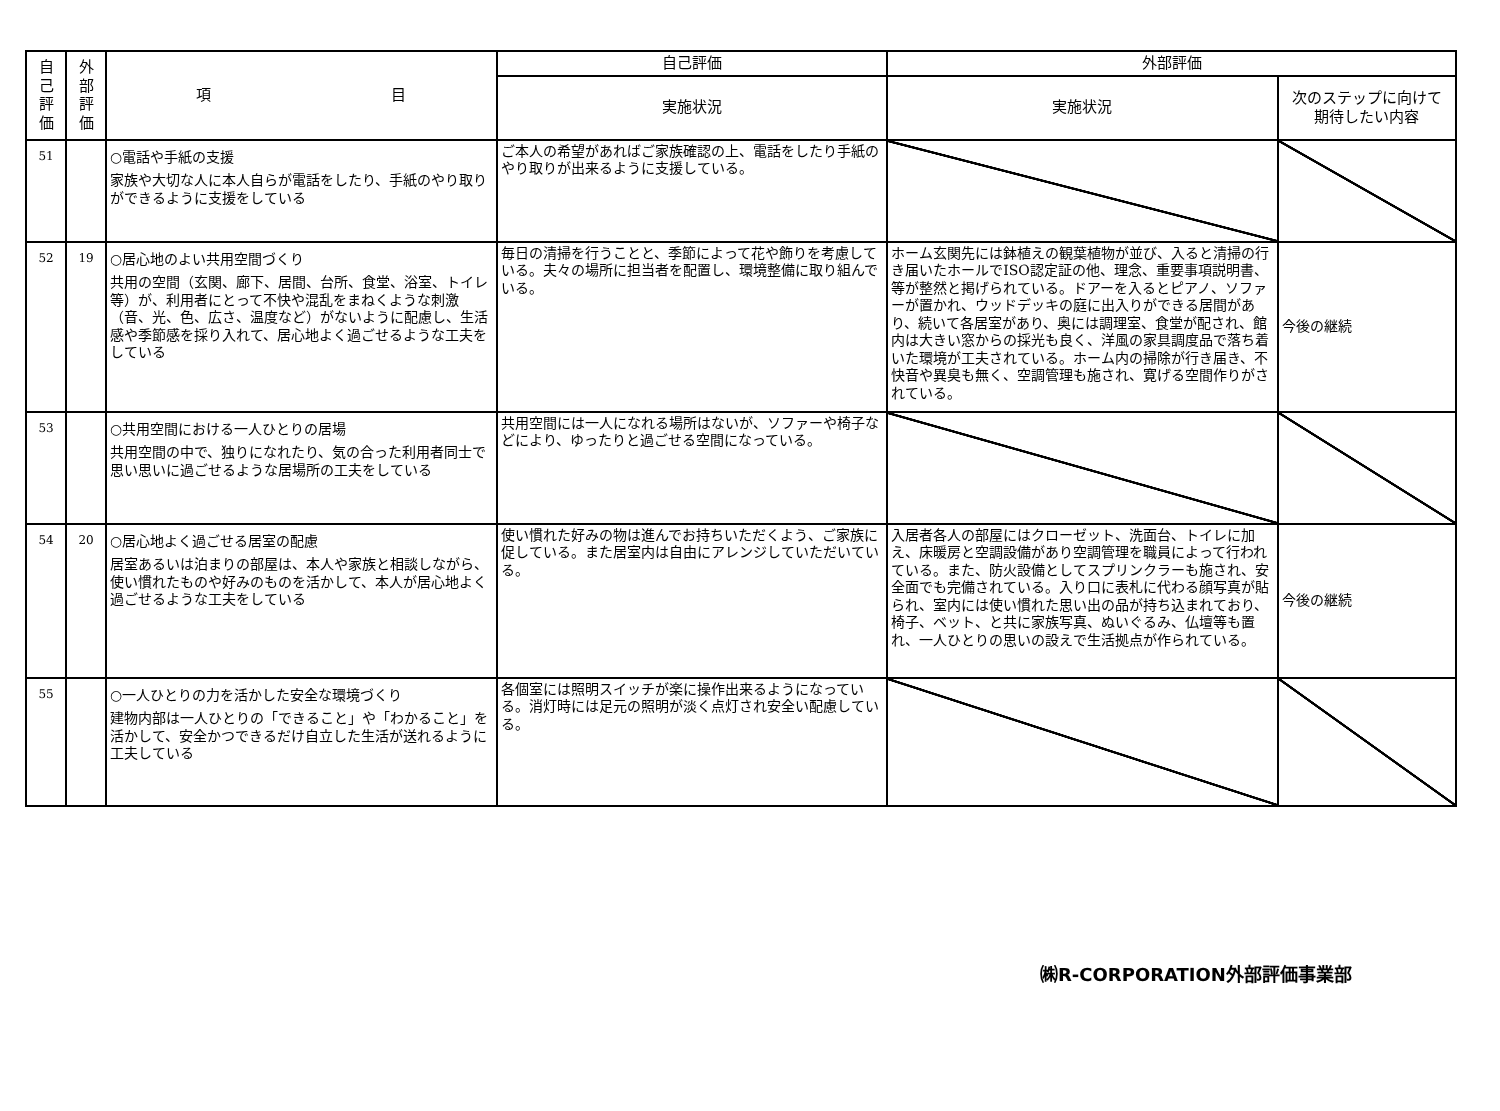| 自 己 評 価 | 外 部 評 価 | 項 目 | 自己評価 | 外部評価 | |
| --- | --- | --- | --- | --- | --- |
| | | | 実施状況 | 実施状況 | 次のステップに向けて 期待したい内容 |
| 51 | | ○電話や手紙の支援 家族や大切な人に本人自らが電話をしたり、手紙のやり取りができるように支援をしている | ご本人の希望があればご家族確認の上、電話をしたり手紙のやり取りが出来るように支援している。 | | |
| 52 | 19 | ○居心地のよい共用空間づくり 共用の空間（玄関、廊下、居間、台所、食堂、浴室、トイレ等）が、利用者にとって不快や混乱をまねくような刺激（音、光、色、広さ、温度など）がないように配慮し、生活感や季節感を採り入れて、居心地よく過ごせるような工夫をしている | 毎日の清掃を行うことと、季節によって花や飾りを考慮している。夫々の場所に担当者を配置し、環境整備に取り組んでいる。 | ホーム玄関先には鉢植えの観葉植物が並び、入ると清掃の行き届いたホールでISO認定証の他、理念、重要事項説明書、等が整然と掲げられている。ドアーを入るとピアノ、ソファーが置かれ、ウッドデッキの庭に出入りができる居間があり、続いて各居室があり、奥には調理室、食堂が配され、館内は大きい窓からの採光も良く、洋風の家具調度品で落ち着いた環境が工夫されている。ホーム内の掃除が行き届き、不快音や異臭も無く、空調管理も施され、寛げる空間作りがされている。 | 今後の継続 |
| 53 | | ○共用空間における一人ひとりの居場 共用空間の中で、独りになれたり、気の合った利用者同士で思い思いに過ごせるような居場所の工夫をしている | 共用空間には一人になれる場所はないが、ソファーや椅子などにより、ゆったりと過ごせる空間になっている。 | | |
| 54 | 20 | ○居心地よく過ごせる居室の配慮 居室あるいは泊まりの部屋は、本人や家族と相談しながら、使い慣れたものや好みのものを活かして、本人が居心地よく過ごせるような工夫をしている | 使い慣れた好みの物は進んでお持ちいただくよう、ご家族に促している。また居室内は自由にアレンジしていただいている。 | 入居者各人の部屋にはクローゼット、洗面台、トイレに加え、床暖房と空調設備があり空調管理を職員によって行われている。また、防火設備としてスプリンクラーも施され、安全面でも完備されている。入り口に表札に代わる顔写真が貼られ、室内には使い慣れた思い出の品が持ち込まれており、椅子、ベット、と共に家族写真、ぬいぐるみ、仏壇等も置れ、一人ひとりの思いの設えで生活拠点が作られている。 | 今後の継続 |
| 55 | | ○一人ひとりの力を活かした安全な環境づくり 建物内部は一人ひとりの「できること」や「わかること」を活かして、安全かつできるだけ自立した生活が送れるように工夫している | 各個室には照明スイッチが楽に操作出来るようになっている。消灯時には足元の照明が淡く点灯され安全い配慮している。 | | |
㈱R-CORPORATION外部評価事業部